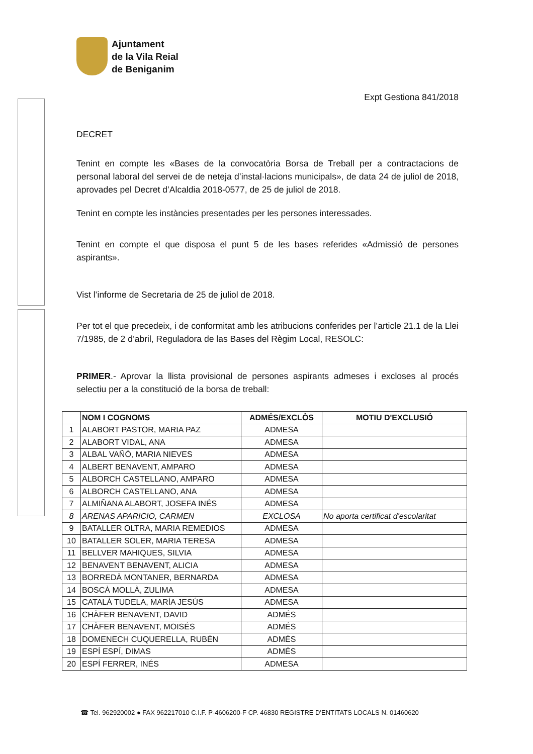Ajuntament
de la Vila Reial
de Beniganim
Expt Gestiona 841/2018
DECRET
Tenint en compte les «Bases de la convocatòria Borsa de Treball per a contractacions de personal laboral del servei de de neteja d’instal·lacions municipals», de data 24 de juliol de 2018, aprovades pel Decret d’Alcaldia 2018-0577, de 25 de juliol de 2018.
Tenint en compte les instàncies presentades per les persones interessades.
Tenint en compte el que disposa el punt 5 de les bases referides «Admissió de persones aspirants».
Vist l’informe de Secretaria de 25 de juliol de 2018.
Per tot el que precedeix, i de conformitat amb les atribucions conferides per l’article 21.1 de la Llei 7/1985, de 2 d’abril, Reguladora de las Bases del Règim Local, RESOLC:
PRIMER.- Aprovar la llista provisional de persones aspirants admeses i excloses al procés selectiu per a la constitució de la borsa de treball:
| | NOM I COGNOMS | ADMÉS/EXCLÒS | MOTIU D'EXCLUSIÓ |
| --- | --- | --- | --- |
| 1 | ALABORT PASTOR, MARIA PAZ | ADMESA | |
| 2 | ALABORT VIDAL, ANA | ADMESA | |
| 3 | ALBAL VAÑÓ, MARIA NIEVES | ADMESA | |
| 4 | ALBERT BENAVENT, AMPARO | ADMESA | |
| 5 | ALBORCH CASTELLANO, AMPARO | ADMESA | |
| 6 | ALBORCH CASTELLANO, ANA | ADMESA | |
| 7 | ALMIÑANA ALABORT, JOSEFA INÉS | ADMESA | |
| 8 | ARENAS APARICIO, CARMEN | EXCLOSA | No aporta certificat d'escolaritat |
| 9 | BATALLER OLTRA, MARIA REMEDIOS | ADMESA | |
| 10 | BATALLER SOLER, MARIA TERESA | ADMESA | |
| 11 | BELLVER MAHIQUES, SILVIA | ADMESA | |
| 12 | BENAVENT BENAVENT, ALICIA | ADMESA | |
| 13 | BORREDÀ MONTANER, BERNARDA | ADMESA | |
| 14 | BOSCÀ MOLLÀ, ZULIMA | ADMESA | |
| 15 | CATALÀ TUDELA, MARÍA JESÚS | ADMESA | |
| 16 | CHÀFER BENAVENT, DAVID | ADMÉS | |
| 17 | CHÀFER BENAVENT, MOISÉS | ADMÉS | |
| 18 | DOMENECH CUQUERELLA, RUBÉN | ADMÉS | |
| 19 | ESPÍ ESPÍ, DIMAS | ADMÉS | |
| 20 | ESPÍ FERRER, INÉS | ADMESA | |
☎ Tel. 962920002 ● FAX 962217010 C.I.F. P-4606200-F CP. 46830 REGISTRE D'ENTITATS LOCALS N. 01460620